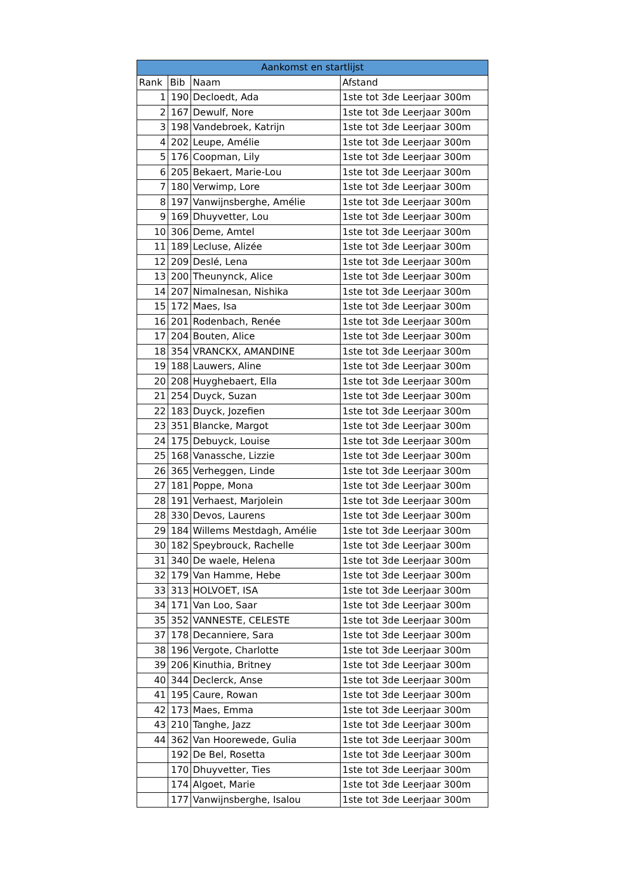| Aankomst en startlijst | | | |
| --- | --- | --- | --- |
| Rank | Bib | Naam | Afstand |
| 1 | 190 | Decloedt, Ada | 1ste tot 3de Leerjaar 300m |
| 2 | 167 | Dewulf, Nore | 1ste tot 3de Leerjaar 300m |
| 3 | 198 | Vandebroek, Katrijn | 1ste tot 3de Leerjaar 300m |
| 4 | 202 | Leupe, Amélie | 1ste tot 3de Leerjaar 300m |
| 5 | 176 | Coopman, Lily | 1ste tot 3de Leerjaar 300m |
| 6 | 205 | Bekaert, Marie-Lou | 1ste tot 3de Leerjaar 300m |
| 7 | 180 | Verwimp, Lore | 1ste tot 3de Leerjaar 300m |
| 8 | 197 | Vanwijnsberghe, Amélie | 1ste tot 3de Leerjaar 300m |
| 9 | 169 | Dhuyvetter, Lou | 1ste tot 3de Leerjaar 300m |
| 10 | 306 | Deme, Amtel | 1ste tot 3de Leerjaar 300m |
| 11 | 189 | Lecluse, Alizée | 1ste tot 3de Leerjaar 300m |
| 12 | 209 | Deslé, Lena | 1ste tot 3de Leerjaar 300m |
| 13 | 200 | Theunynck, Alice | 1ste tot 3de Leerjaar 300m |
| 14 | 207 | Nimalnesan, Nishika | 1ste tot 3de Leerjaar 300m |
| 15 | 172 | Maes, Isa | 1ste tot 3de Leerjaar 300m |
| 16 | 201 | Rodenbach, Renée | 1ste tot 3de Leerjaar 300m |
| 17 | 204 | Bouten, Alice | 1ste tot 3de Leerjaar 300m |
| 18 | 354 | VRANCKX, AMANDINE | 1ste tot 3de Leerjaar 300m |
| 19 | 188 | Lauwers, Aline | 1ste tot 3de Leerjaar 300m |
| 20 | 208 | Huyghebaert, Ella | 1ste tot 3de Leerjaar 300m |
| 21 | 254 | Duyck, Suzan | 1ste tot 3de Leerjaar 300m |
| 22 | 183 | Duyck, Jozefien | 1ste tot 3de Leerjaar 300m |
| 23 | 351 | Blancke, Margot | 1ste tot 3de Leerjaar 300m |
| 24 | 175 | Debuyck, Louise | 1ste tot 3de Leerjaar 300m |
| 25 | 168 | Vanassche, Lizzie | 1ste tot 3de Leerjaar 300m |
| 26 | 365 | Verheggen, Linde | 1ste tot 3de Leerjaar 300m |
| 27 | 181 | Poppe, Mona | 1ste tot 3de Leerjaar 300m |
| 28 | 191 | Verhaest, Marjolein | 1ste tot 3de Leerjaar 300m |
| 28 | 330 | Devos, Laurens | 1ste tot 3de Leerjaar 300m |
| 29 | 184 | Willems Mestdagh, Amélie | 1ste tot 3de Leerjaar 300m |
| 30 | 182 | Speybrouck, Rachelle | 1ste tot 3de Leerjaar 300m |
| 31 | 340 | De waele, Helena | 1ste tot 3de Leerjaar 300m |
| 32 | 179 | Van Hamme, Hebe | 1ste tot 3de Leerjaar 300m |
| 33 | 313 | HOLVOET, ISA | 1ste tot 3de Leerjaar 300m |
| 34 | 171 | Van Loo, Saar | 1ste tot 3de Leerjaar 300m |
| 35 | 352 | VANNESTE, CELESTE | 1ste tot 3de Leerjaar 300m |
| 37 | 178 | Decanniere, Sara | 1ste tot 3de Leerjaar 300m |
| 38 | 196 | Vergote, Charlotte | 1ste tot 3de Leerjaar 300m |
| 39 | 206 | Kinuthia, Britney | 1ste tot 3de Leerjaar 300m |
| 40 | 344 | Declerck, Anse | 1ste tot 3de Leerjaar 300m |
| 41 | 195 | Caure, Rowan | 1ste tot 3de Leerjaar 300m |
| 42 | 173 | Maes, Emma | 1ste tot 3de Leerjaar 300m |
| 43 | 210 | Tanghe, Jazz | 1ste tot 3de Leerjaar 300m |
| 44 | 362 | Van Hoorewede, Gulia | 1ste tot 3de Leerjaar 300m |
| | 192 | De Bel, Rosetta | 1ste tot 3de Leerjaar 300m |
| | 170 | Dhuyvetter, Ties | 1ste tot 3de Leerjaar 300m |
| | 174 | Algoet, Marie | 1ste tot 3de Leerjaar 300m |
| | 177 | Vanwijnsberghe, Isalou | 1ste tot 3de Leerjaar 300m |